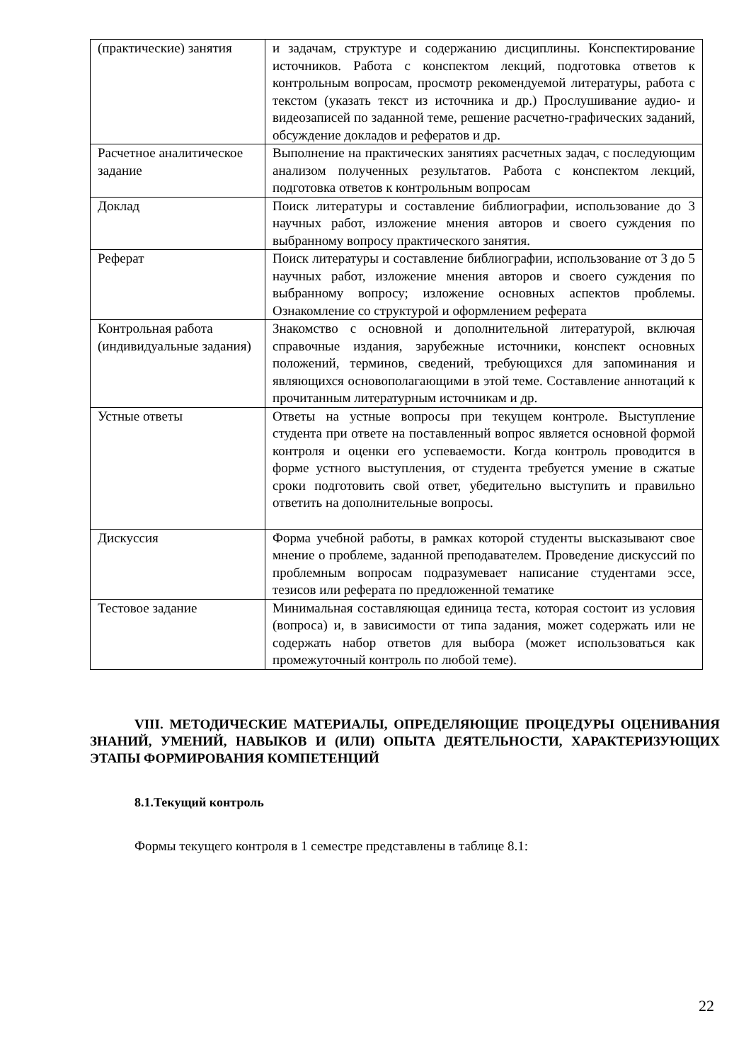| (практические) занятия | и задачам, структуре и содержанию дисциплины. Конспектирование источников. Работа с конспектом лекций, подготовка ответов к контрольным вопросам, просмотр рекомендуемой литературы, работа с текстом (указать текст из источника и др.) Прослушивание аудио- и видеозаписей по заданной теме, решение расчетно-графических заданий, обсуждение докладов и рефератов и др. |
| Расчетное аналитическое задание | Выполнение на практических занятиях расчетных задач, с последующим анализом полученных результатов. Работа с конспектом лекций, подготовка ответов к контрольным вопросам |
| Доклад | Поиск литературы и составление библиографии, использование до 3 научных работ, изложение мнения авторов и своего суждения по выбранному вопросу практического занятия. |
| Реферат | Поиск литературы и составление библиографии, использование от 3 до 5 научных работ, изложение мнения авторов и своего суждения по выбранному вопросу; изложение основных аспектов проблемы. Ознакомление со структурой и оформлением реферата |
| Контрольная работа (индивидуальные задания) | Знакомство с основной и дополнительной литературой, включая справочные издания, зарубежные источники, конспект основных положений, терминов, сведений, требующихся для запоминания и являющихся основополагающими в этой теме. Составление аннотаций к прочитанным литературным источникам и др. |
| Устные ответы | Ответы на устные вопросы при текущем контроле. Выступление студента при ответе на поставленный вопрос является основной формой контроля и оценки его успеваемости. Когда контроль проводится в форме устного выступления, от студента требуется умение в сжатые сроки подготовить свой ответ, убедительно выступить и правильно ответить на дополнительные вопросы. |
| Дискуссия | Форма учебной работы, в рамках которой студенты высказывают свое мнение о проблеме, заданной преподавателем. Проведение дискуссий по проблемным вопросам подразумевает написание студентами эссе, тезисов или реферата по предложенной тематике |
| Тестовое задание | Минимальная составляющая единица теста, которая состоит из условия (вопроса) и, в зависимости от типа задания, может содержать или не содержать набор ответов для выбора (может использоваться как промежуточный контроль по любой теме). |
VIII. МЕТОДИЧЕСКИЕ МАТЕРИАЛЫ, ОПРЕДЕЛЯЮЩИЕ ПРОЦЕДУРЫ ОЦЕНИВАНИЯ ЗНАНИЙ, УМЕНИЙ, НАВЫКОВ И (ИЛИ) ОПЫТА ДЕЯТЕЛЬНОСТИ, ХАРАКТЕРИЗУЮЩИХ ЭТАПЫ ФОРМИРОВАНИЯ КОМПЕТЕНЦИЙ
8.1.Текущий контроль
Формы текущего контроля в 1 семестре представлены в таблице 8.1:
22